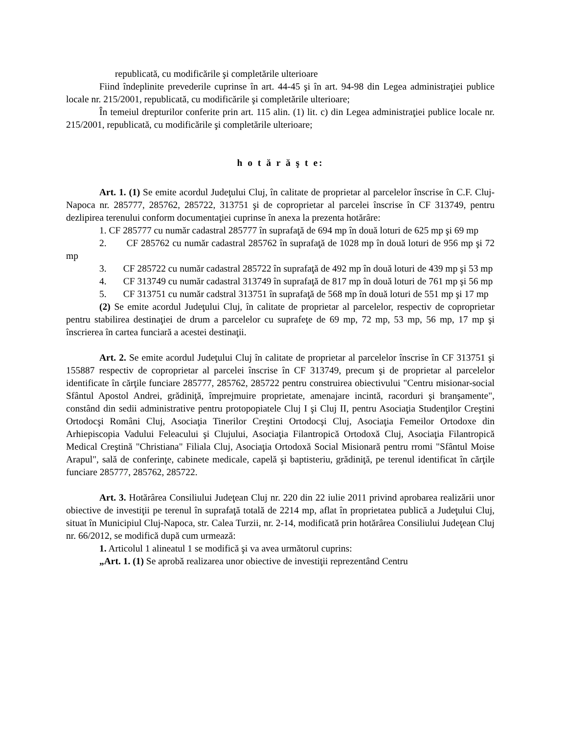republicată, cu modificările şi completările ulterioare
Fiind îndeplinite prevederile cuprinse în art. 44-45 şi în art. 94-98 din Legea administraţiei publice locale nr. 215/2001, republicată, cu modificările şi completările ulterioare;
În temeiul drepturilor conferite prin art. 115 alin. (1) lit. c) din Legea administraţiei publice locale nr. 215/2001, republicată, cu modificările şi completările ulterioare;
h o t ă r ă ş t e:
Art. 1. (1) Se emite acordul Judeţului Cluj, în calitate de proprietar al parcelelor înscrise în C.F. Cluj-Napoca nr. 285777, 285762, 285722, 313751 şi de coproprietar al parcelei înscrise în CF 313749, pentru dezlipirea terenului conform documentaţiei cuprinse în anexa la prezenta hotărâre:
1. CF 285777 cu număr cadastral 285777 în suprafaţă de 694 mp în două loturi de 625 mp şi 69 mp
2. CF 285762 cu număr cadastral 285762 în suprafaţă de 1028 mp în două loturi de 956 mp şi 72 mp
3. CF 285722 cu număr cadastral 285722 în suprafaţă de 492 mp în două loturi de 439 mp şi 53 mp
4. CF 313749 cu număr cadastral 313749 în suprafaţă de 817 mp în două loturi de 761 mp şi 56 mp
5. CF 313751 cu număr cadstral 313751 în suprafaţă de 568 mp în două loturi de 551 mp şi 17 mp
(2) Se emite acordul Judeţului Cluj, în calitate de proprietar al parcelelor, respectiv de coproprietar pentru stabilirea destinaţiei de drum a parcelelor cu suprafeţe de 69 mp, 72 mp, 53 mp, 56 mp, 17 mp şi înscrierea în cartea funciară a acestei destinaţii.
Art. 2. Se emite acordul Judeţului Cluj în calitate de proprietar al parcelelor înscrise în CF 313751 şi 155887 respectiv de coproprietar al parcelei înscrise în CF 313749, precum şi de proprietar al parcelelor identificate în cărţile funciare 285777, 285762, 285722 pentru construirea obiectivului "Centru misionar-social Sfântul Apostol Andrei, grădiniţă, împrejmuire proprietate, amenajare incintă, racorduri şi branşamente", constând din sedii administrative pentru protopopiatele Cluj I şi Cluj II, pentru Asociaţia Studenţilor Creştini Ortodocşi Români Cluj, Asociaţia Tinerilor Creştini Ortodocşi Cluj, Asociaţia Femeilor Ortodoxe din Arhiepiscopia Vadului Feleacului şi Clujului, Asociaţia Filantropică Ortodoxă Cluj, Asociaţia Filantropică Medical Creştină "Christiana" Filiala Cluj, Asociaţia Ortodoxă Social Misionară pentru rromi "Sfântul Moise Arapul", sală de conferinţe, cabinete medicale, capelă şi baptisteriu, grădiniţă, pe terenul identificat în cărţile funciare 285777, 285762, 285722.
Art. 3. Hotărârea Consiliului Judeţean Cluj nr. 220 din 22 iulie 2011 privind aprobarea realizării unor obiective de investiţii pe terenul în suprafaţă totală de 2214 mp, aflat în proprietatea publică a Judeţului Cluj, situat în Municipiul Cluj-Napoca, str. Calea Turzii, nr. 2-14, modificată prin hotărârea Consiliului Judeţean Cluj nr. 66/2012, se modifică după cum urmează:
1. Articolul 1 alineatul 1 se modifică şi va avea următorul cuprins:
„Art. 1. (1) Se aprobă realizarea unor obiective de investiţii reprezentând Centru